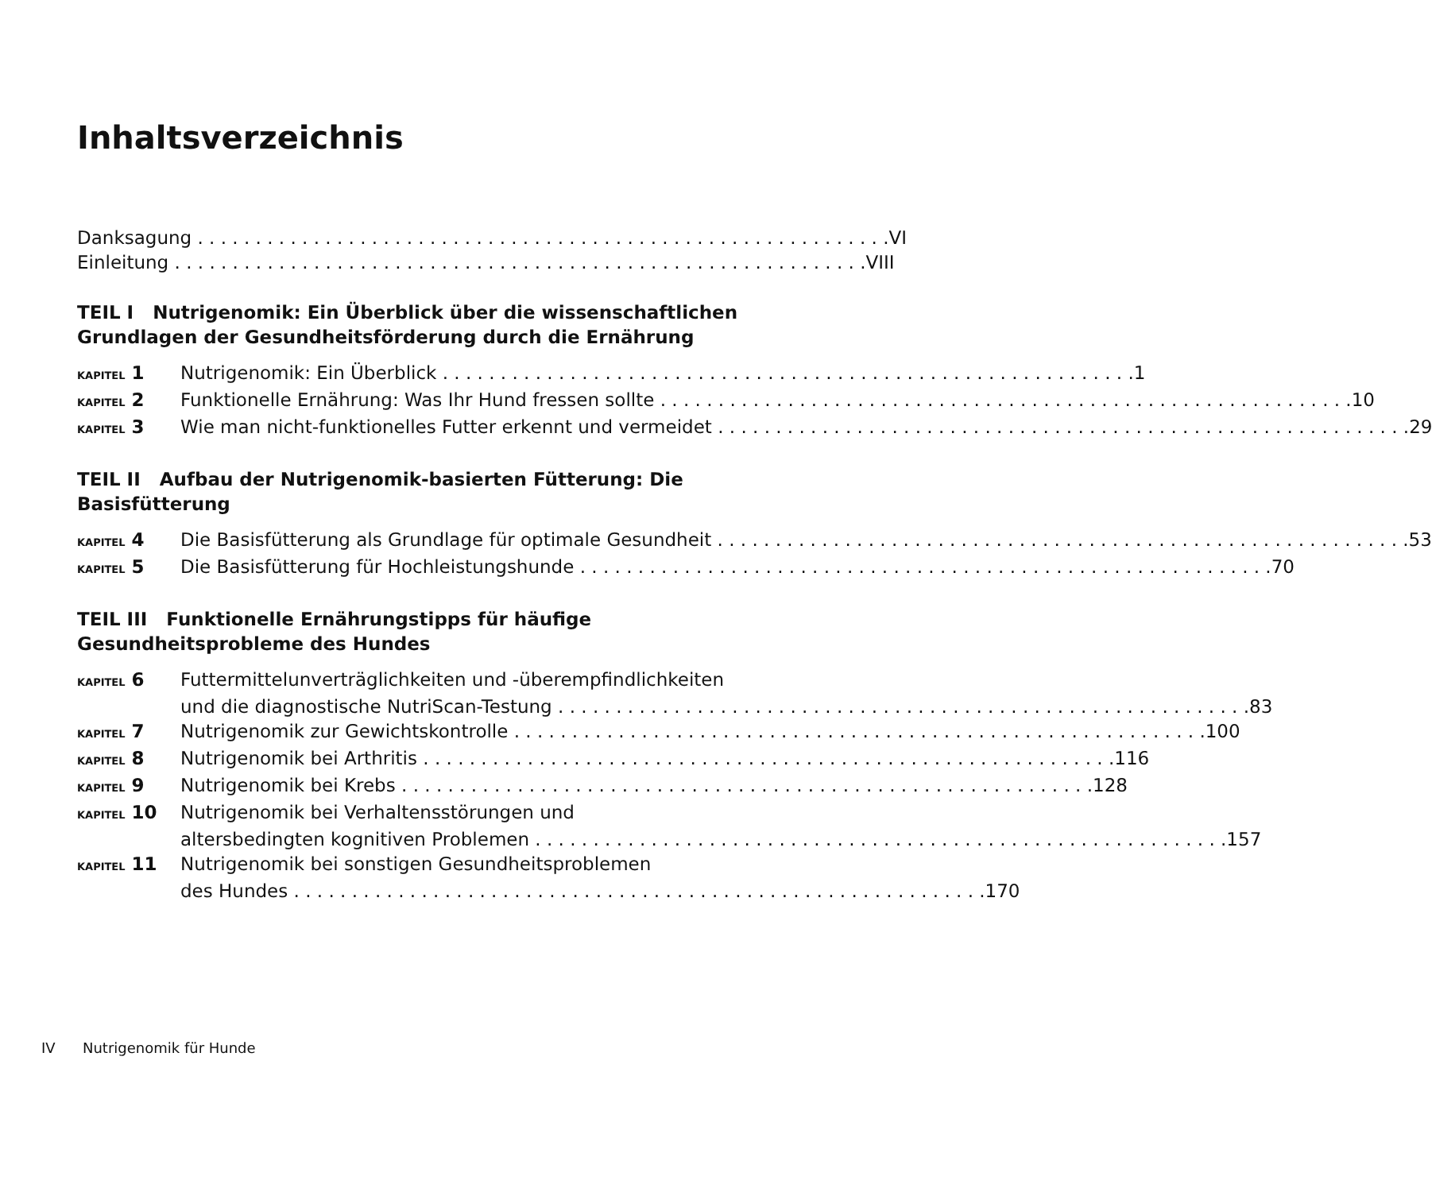Inhaltsverzeichnis
Danksagung VI
Einleitung VIII
TEIL I Nutrigenomik: Ein Überblick über die wissenschaftlichen Grundlagen der Gesundheitsförderung durch die Ernährung
KAPITEL 1 Nutrigenomik: Ein Überblick 1
KAPITEL 2 Funktionelle Ernährung: Was Ihr Hund fressen sollte 10
KAPITEL 3 Wie man nicht-funktionelles Futter erkennt und vermeidet 29
TEIL II Aufbau der Nutrigenomik-basierten Fütterung: Die Basisfütterung
KAPITEL 4 Die Basisfütterung als Grundlage für optimale Gesundheit 53
KAPITEL 5 Die Basisfütterung für Hochleistungshunde 70
TEIL III Funktionelle Ernährungstipps für häufige Gesundheitsprobleme des Hundes
KAPITEL 6 Futtermittelunverträglichkeiten und -überempfindlichkeiten
und die diagnostische NutriScan-Testung 83
KAPITEL 7 Nutrigenomik zur Gewichtskontrolle 100
KAPITEL 8 Nutrigenomik bei Arthritis 116
KAPITEL 9 Nutrigenomik bei Krebs 128
KAPITEL 10
Nutrigenomik bei Verhaltensstörungen und
altersbedingten kognitiven Problemen 157
KAPITEL 11
Nutrigenomik bei sonstigen Gesundheitsproblemen
des Hundes 170
IV Nutrigenomik für Hunde